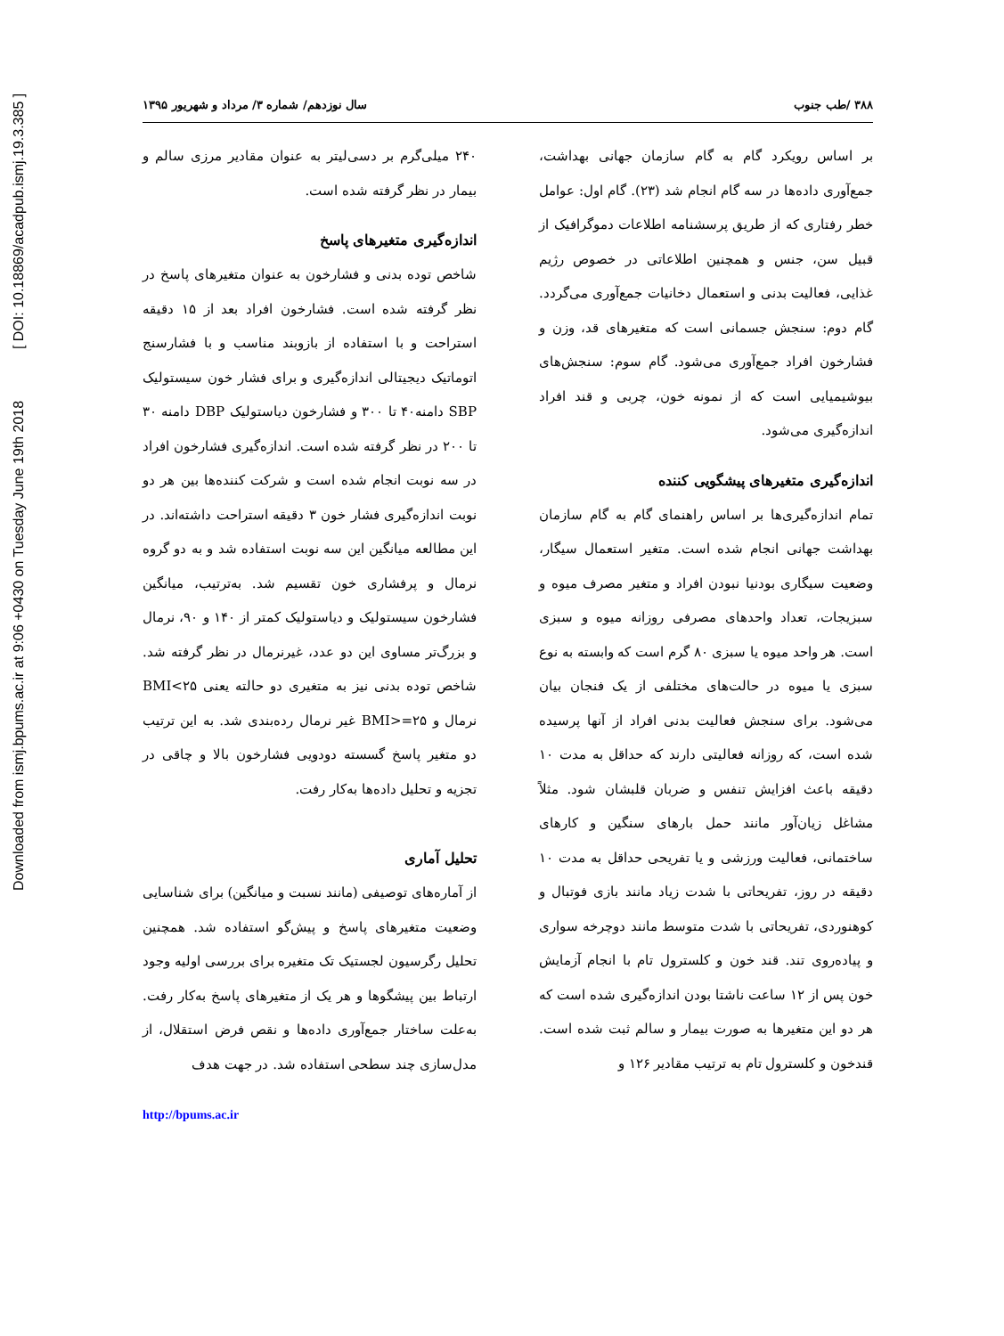Downloaded from ismj.bpums.ac.ir at 9:06 +0430 on Tuesday June 19th 2018 [ DOI: 10.18869/acadpub.ismj.19.3.385 ]
۳۸۸ /طب جنوب سال نوزدهم/ شماره ۳/ مرداد و شهریور ۱۳۹۵
بر اساس رویکرد گام به گام سازمان جهانی بهداشت، جمع‌آوری داده‌ها در سه گام انجام شد (۲۳). گام اول: عوامل خطر رفتاری که از طریق پرسشنامه اطلاعات دموگرافیک از قبیل سن، جنس و همچنین اطلاعاتی در خصوص رژیم غذایی، فعالیت بدنی و استعمال دخانیات جمع‌آوری می‌گردد. گام دوم: سنجش جسمانی است که متغیرهای قد، وزن و فشارخون افراد جمع‌آوری می‌شود. گام سوم: سنجش‌های بیوشیمیایی است که از نمونه خون، چربی و قند افراد اندازه‌گیری می‌شود.
اندازه‌گیری متغیرهای پیشگویی کننده
تمام اندازه‌گیری‌ها بر اساس راهنمای گام به گام سازمان بهداشت جهانی انجام شده است. متغیر استعمال سیگار، وضعیت سیگاری بودنیا نبودن افراد و متغیر مصرف میوه و سبزیجات، تعداد واحدهای مصرفی روزانه میوه و سبزی است. هر واحد میوه یا سبزی ۸۰ گرم است که وابسته به نوع سبزی یا میوه در حالت‌های مختلفی از یک فنجان بیان می‌شود. برای سنجش فعالیت بدنی افراد از آنها پرسیده شده است، که روزانه فعالیتی دارند که حداقل به مدت ۱۰ دقیقه باعث افزایش تنفس و ضربان قلبشان شود. مثلاً مشاغل زیان‌آور مانند حمل بارهای سنگین و کارهای ساختمانی، فعالیت ورزشی و یا تفریحی حداقل به مدت ۱۰ دقیقه در روز، تفریحاتی با شدت زیاد مانند بازی فوتبال و کوهنوردی، تفریحاتی با شدت متوسط مانند دوچرخه سواری و پیاده‌روی تند. قند خون و کلسترول تام با انجام آزمایش خون پس از ۱۲ ساعت ناشتا بودن اندازه‌گیری شده است که هر دو این متغیرها به صورت بیمار و سالم ثبت شده است. قندخون و کلسترول تام به ترتیب مقادیر ۱۲۶ و
۲۴۰ میلی‌گرم بر دسی‌لیتر به عنوان مقادیر مرزی سالم و بیمار در نظر گرفته شده است.
اندازه‌گیری متغیرهای پاسخ
شاخص توده بدنی و فشارخون به عنوان متغیرهای پاسخ در نظر گرفته شده است. فشارخون افراد بعد از ۱۵ دقیقه استراحت و با استفاده از بازوبند مناسب و با فشارسنج اتوماتیک دیجیتالی اندازه‌گیری و برای فشار خون سیستولیک SBP دامنه۴۰ تا ۳۰۰ و فشارخون دیاستولیک DBP دامنه ۳۰ تا ۲۰۰ در نظر گرفته شده است. اندازه‌گیری فشارخون افراد در سه نوبت انجام شده است و شرکت کننده‌ها بین هر دو نوبت اندازه‌گیری فشار خون ۳ دقیقه استراحت داشته‌اند. در این مطالعه میانگین این سه نوبت استفاده شد و به دو گروه نرمال و پرفشاری خون تقسیم شد. به‌ترتیب، میانگین فشارخون سیستولیک و دیاستولیک کمتر از ۱۴۰ و ۹۰، نرمال و بزرگ‌تر مساوی این دو عدد، غیرنرمال در نظر گرفته شد. شاخص توده بدنی نیز به متغیری دو حالته یعنی BMI<۲۵ نرمال و BMI>=۲۵ غیر نرمال رده‌بندی شد. به این ترتیب دو متغیر پاسخ گسسته دودویی فشارخون بالا و چاقی در تجزیه و تحلیل داده‌ها به‌کار رفت.
تحلیل آماری
از آماره‌های توصیفی (مانند نسبت و میانگین) برای شناسایی وضعیت متغیرهای پاسخ و پیش‌گو استفاده شد. همچنین تحلیل رگرسیون لجستیک تک متغیره برای بررسی اولیه وجود ارتباط بین پیشگوها و هر یک از متغیرهای پاسخ به‌کار رفت. به‌علت ساختار جمع‌آوری داده‌ها و نقص فرض استقلال، از مدل‌سازی چند سطحی استفاده شد. در جهت هدف
http://bpums.ac.ir